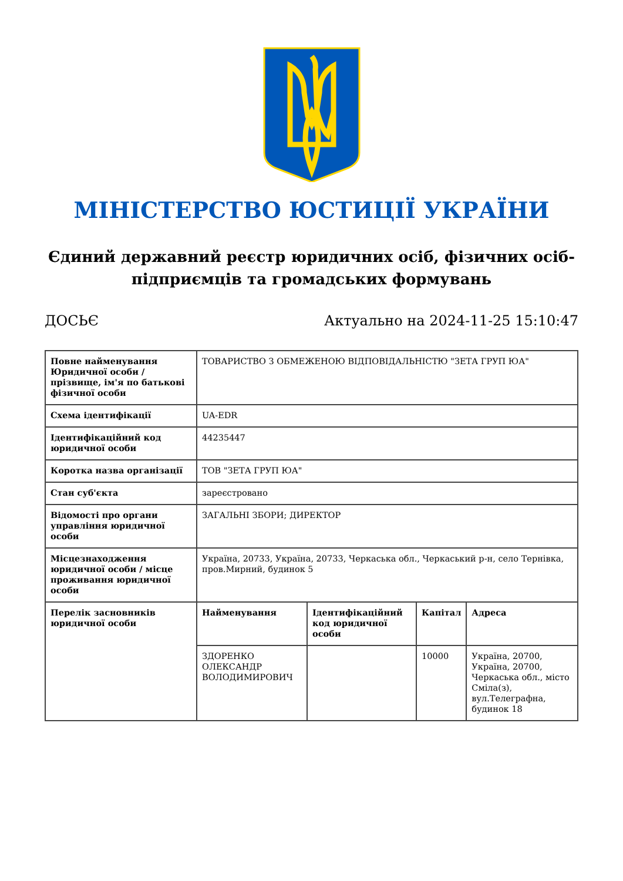МІНІСТЕРСТВО ЮСТИЦІЇ УКРАЇНИ
Єдиний державний реєстр юридичних осіб, фізичних осіб-підприємців та громадських формувань
ДОСЬЄ Актуально на 2024-11-25 15:10:47
| Повне найменування Юридичної особи / прізвище, ім'я по батькові фізичної особи | ТОВАРИСТВО З ОБМЕЖЕНОЮ ВІДПОВІДАЛЬНІСТЮ "ЗЕТА ГРУП ЮА" | | | |
| Схема ідентифікації | UA-EDR | | | |
| Ідентифікаційний код юридичної особи | 44235447 | | | |
| Коротка назва організації | ТОВ "ЗЕТА ГРУП ЮА" | | | |
| Стан суб'єкта | зареєстровано | | | |
| Відомості про органи управління юридичної особи | ЗАГАЛЬНІ ЗБОРИ; ДИРЕКТОР | | | |
| Місцезнаходження юридичної особи / місце проживання юридичної особи | Україна, 20733, Україна, 20733, Черкаська обл., Черкаський р-н, село Тернівка, пров.Мирний, будинок 5 | | | |
| Перелік засновників юридичної особи | Найменування | Ідентифікаційний код юридичної особи | Капітал | Адреса |
| | ЗДОРЕНКО ОЛЕКСАНДР ВОЛОДИМИРОВИЧ | | 10000 | Україна, 20700, Україна, 20700, Черкаська обл., місто Сміла(з), вул.Телеграфна, будинок 18 |